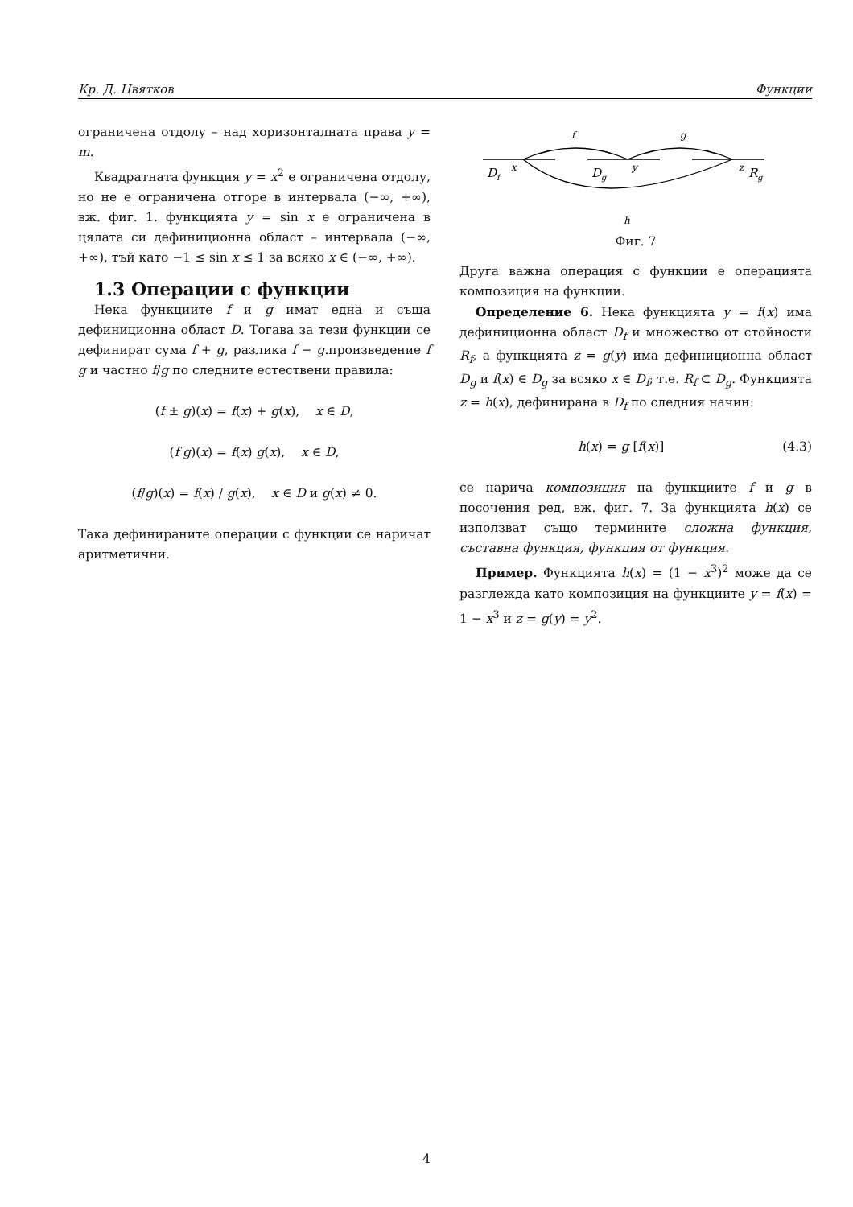Кр. Д. Цвятков Функции
ограничена отдолу – над хоризонталната права y = m.
Квадратната функция y = x<sup>2</sup> е ограничена отдолу, но не е ограничена отгоре в интервала (−∞, +∞), вж. фиг. 1. функцията y = sin x е ограничена в цялата си дефиниционна област – интервала (−∞, +∞), тъй като −1 ≤ sin x ≤ 1 за всяко x ∈ (−∞, +∞).
1.3 Операции с функции
Нека функциите f и g имат една и съща дефиниционна област D. Тогава за тези функции се дефинират сума f + g, разлика f − g.произведение f g и частно f/g по следните естествени правила:
(f ± g)(x) = f(x) + g(x), x ∈ D,
(f g)(x) = f(x) g(x), x ∈ D,
(f/g)(x) = f(x) / g(x), x ∈ D и g(x) ≠ 0.
Така дефинираните операции с функции се наричат аритметични.
Df
x
Dg
y
z
Rg
f
g
h
Фиг. 7
Друга важна операция с функции е операцията композиция на функции.
Определение 6. Нека функцията y = f(x) има дефиниционна област D<sub>f</sub> и множество от стойности R<sub>f</sub>, а функцията z = g(y) има дефиниционна област D<sub>g</sub> и f(x) ∈ D<sub>g</sub> за всяко x ∈ D<sub>f</sub>, т.е. R<sub>f</sub> ⊂ D<sub>g</sub>. Функцията z = h(x), дефинирана в D<sub>f</sub> по следния начин:
h(x) = g [f(x)] (4.3)
се нарича композиция на функциите f и g в посочения ред, вж. фиг. 7. За функцията h(x) се използват също термините сложна функция, съставна функция, функция от функция.
Пример. Функцията h(x) = (1 − x<sup>3</sup>)<sup>2</sup> може да се разглежда като композиция на функциите y = f(x) = 1 − x<sup>3</sup> и z = g(y) = y<sup>2</sup>.
4